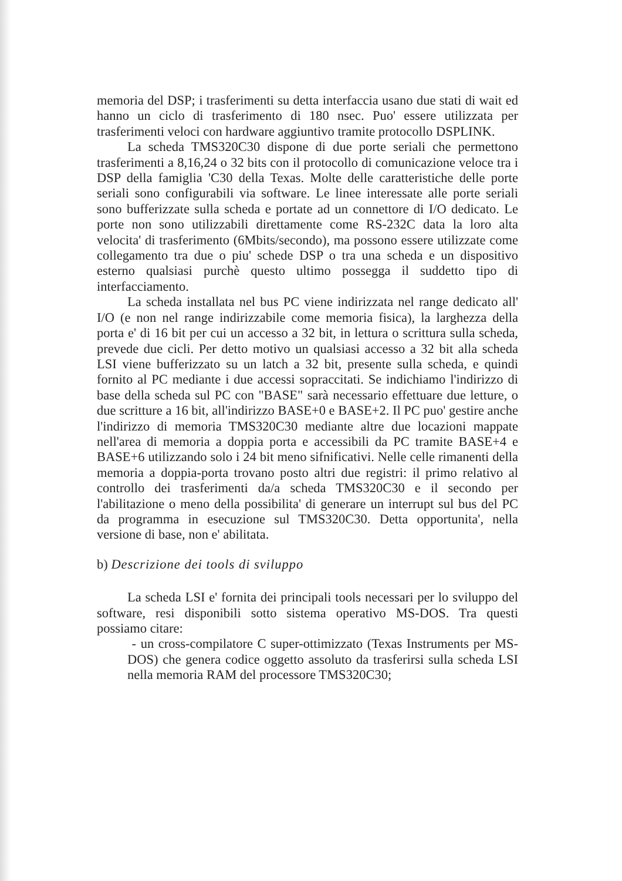memoria del DSP; i trasferimenti su detta interfaccia usano due stati di wait ed hanno un ciclo di trasferimento di 180 nsec. Puo' essere utilizzata per trasferimenti veloci con hardware aggiuntivo tramite protocollo DSPLINK.
La scheda TMS320C30 dispone di due porte seriali che permettono trasferimenti a 8,16,24 o 32 bits con il protocollo di comunicazione veloce tra i DSP della famiglia 'C30 della Texas. Molte delle caratteristiche delle porte seriali sono configurabili via software. Le linee interessate alle porte seriali sono bufferizzate sulla scheda e portate ad un connettore di I/O dedicato. Le porte non sono utilizzabili direttamente come RS-232C data la loro alta velocita' di trasferimento (6Mbits/secondo), ma possono essere utilizzate come collegamento tra due o piu' schede DSP o tra una scheda e un dispositivo esterno qualsiasi purchè questo ultimo possegga il suddetto tipo di interfacciamento.
La scheda installata nel bus PC viene indirizzata nel range dedicato all' I/O (e non nel range indirizzabile come memoria fisica), la larghezza della porta e' di 16 bit per cui un accesso a 32 bit, in lettura o scrittura sulla scheda, prevede due cicli. Per detto motivo un qualsiasi accesso a 32 bit alla scheda LSI viene bufferizzato su un latch a 32 bit, presente sulla scheda, e quindi fornito al PC mediante i due accessi sopraccitati. Se indichiamo l'indirizzo di base della scheda sul PC con "BASE" sarà necessario effettuare due letture, o due scritture a 16 bit, all'indirizzo BASE+0 e BASE+2. Il PC puo' gestire anche l'indirizzo di memoria TMS320C30 mediante altre due locazioni mappate nell'area di memoria a doppia porta e accessibili da PC tramite BASE+4 e BASE+6 utilizzando solo i 24 bit meno sifnificativi. Nelle celle rimanenti della memoria a doppia-porta trovano posto altri due registri: il primo relativo al controllo dei trasferimenti da/a scheda TMS320C30 e il secondo per l'abilitazione o meno della possibilita' di generare un interrupt sul bus del PC da programma in esecuzione sul TMS320C30. Detta opportunita', nella versione di base, non e' abilitata.
b) Descrizione dei tools di sviluppo
La scheda LSI e' fornita dei principali tools necessari per lo sviluppo del software, resi disponibili sotto sistema operativo MS-DOS. Tra questi possiamo citare:
- un cross-compilatore C super-ottimizzato (Texas Instruments per MS-DOS) che genera codice oggetto assoluto da trasferirsi sulla scheda LSI nella memoria RAM del processore TMS320C30;